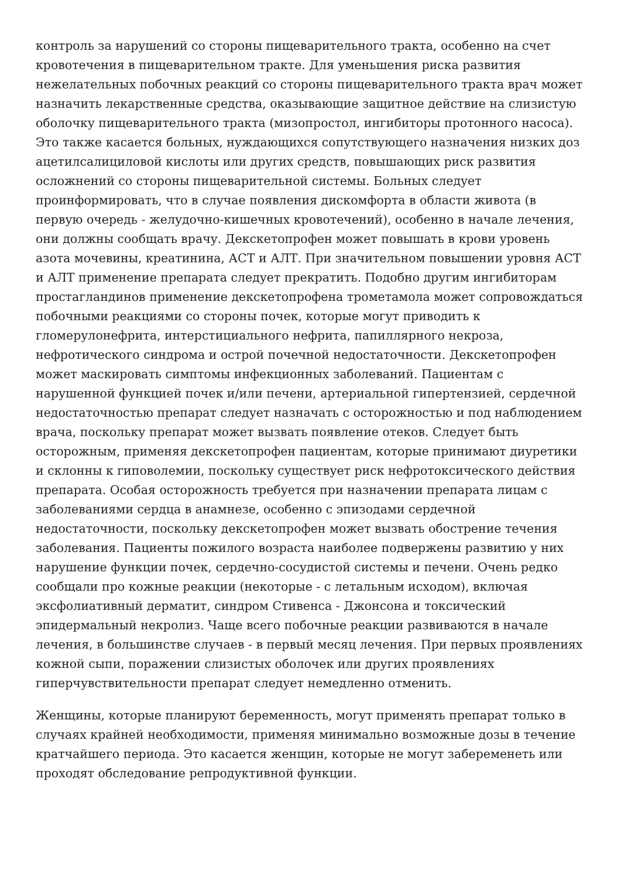контроль за нарушений со стороны пищеварительного тракта, особенно на счет кровотечения в пищеварительном тракте. Для уменьшения риска развития нежелательных побочных реакций со стороны пищеварительного тракта врач может назначить лекарственные средства, оказывающие защитное действие на слизистую оболочку пищеварительного тракта (мизопростол, ингибиторы протонного насоса). Это также касается больных, нуждающихся сопутствующего назначения низких доз ацетилсалициловой кислоты или других средств, повышающих риск развития осложнений со стороны пищеварительной системы. Больных следует проинформировать, что в случае появления дискомфорта в области живота (в первую очередь - желудочно-кишечных кровотечений), особенно в начале лечения, они должны сообщать врачу. Декскетопрофен может повышать в крови уровень азота мочевины, креатинина, АСТ и АЛТ. При значительном повышении уровня АСТ и АЛТ применение препарата следует прекратить. Подобно другим ингибиторам простагландинов применение декскетопрофена трометамола может сопровождаться побочными реакциями со стороны почек, которые могут приводить к гломерулонефрита, интерстициального нефрита, папиллярного некроза, нефротического синдрома и острой почечной недостаточности. Декскетопрофен может маскировать симптомы инфекционных заболеваний. Пациентам с нарушенной функцией почек и/или печени, артериальной гипертензией, сердечной недостаточностью препарат следует назначать с осторожностью и под наблюдением врача, поскольку препарат может вызвать появление отеков. Следует быть осторожным, применяя декскетопрофен пациентам, которые принимают диуретики и склонны к гиповолемии, поскольку существует риск нефротоксического действия препарата. Особая осторожность требуется при назначении препарата лицам с заболеваниями сердца в анамнезе, особенно с эпизодами сердечной недостаточности, поскольку декскетопрофен может вызвать обострение течения заболевания. Пациенты пожилого возраста наиболее подвержены развитию у них нарушение функции почек, сердечно-сосудистой системы и печени. Очень редко сообщали про кожные реакции (некоторые - с летальным исходом), включая эксфолиативный дерматит, синдром Стивенса - Джонсона и токсический эпидермальный некролиз. Чаще всего побочные реакции развиваются в начале лечения, в большинстве случаев - в первый месяц лечения. При первых проявлениях кожной сыпи, поражении слизистых оболочек или других проявлениях гиперчувствительности препарат следует немедленно отменить.
Женщины, которые планируют беременность, могут применять препарат только в случаях крайней необходимости, применяя минимально возможные дозы в течение кратчайшего периода. Это касается женщин, которые не могут забеременеть или проходят обследование репродуктивной функции.